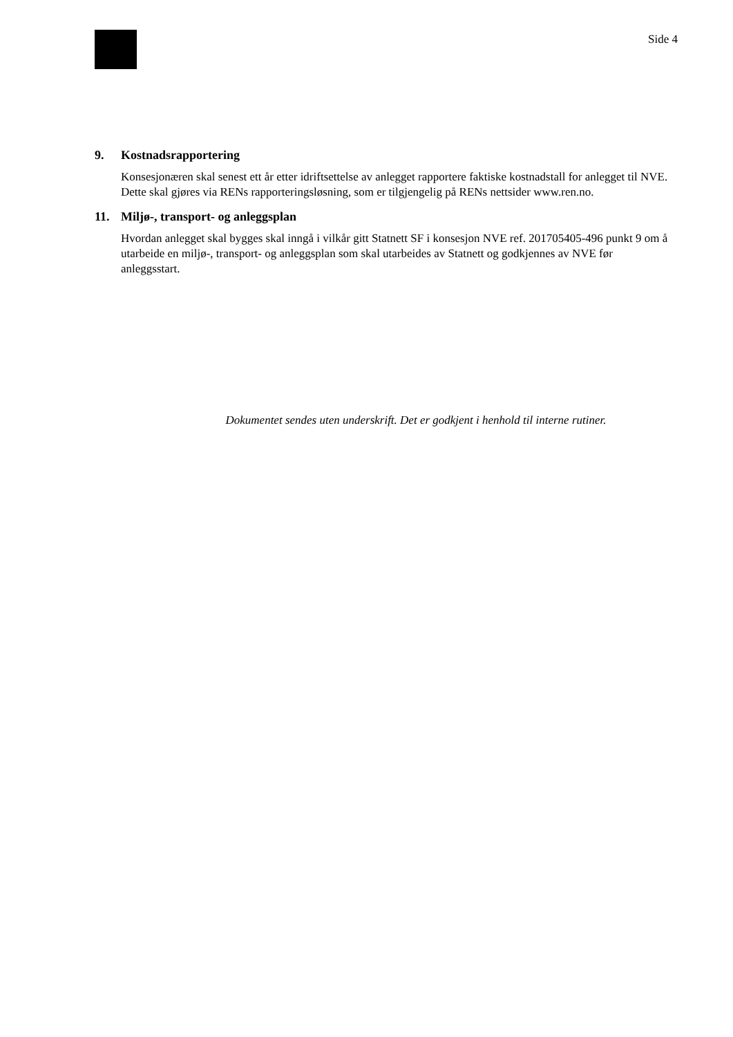Side 4
9. Kostnadsrapportering
Konsesjonæren skal senest ett år etter idriftsettelse av anlegget rapportere faktiske kostnadstall for anlegget til NVE. Dette skal gjøres via RENs rapporteringsløsning, som er tilgjengelig på RENs nettsider www.ren.no.
11. Miljø-, transport- og anleggsplan
Hvordan anlegget skal bygges skal inngå i vilkår gitt Statnett SF i konsesjon NVE ref. 201705405-496 punkt 9 om å utarbeide en miljø-, transport- og anleggsplan som skal utarbeides av Statnett og godkjennes av NVE før anleggsstart.
Dokumentet sendes uten underskrift. Det er godkjent i henhold til interne rutiner.